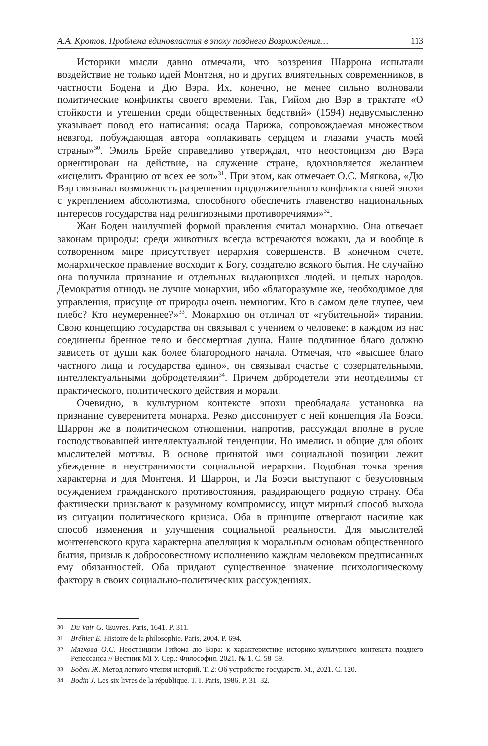А.А. Кротов. Проблема единовластия в эпоху позднего Возрождения… 113
Историки мысли давно отмечали, что воззрения Шаррона испытали воздействие не только идей Монтеня, но и других влиятельных современников, в частности Бодена и Дю Вэра. Их, конечно, не менее сильно волновали политические конфликты своего времени. Так, Гийом дю Вэр в трактате «О стойкости и утешении среди общественных бедствий» (1594) недвусмысленно указывает повод его написания: осада Парижа, сопровождаемая множеством невзгод, побуждающая автора «оплакивать сердцем и глазами участь моей страны»<sup>30</sup>. Эмиль Брейе справедливо утверждал, что неостоицизм дю Вэра ориентирован на действие, на служение стране, вдохновляется желанием «исцелить Францию от всех ее зол»<sup>31</sup>. При этом, как отмечает О.С. Мягкова, «Дю Вэр связывал возможность разрешения продолжительного конфликта своей эпохи с укреплением абсолютизма, способного обеспечить главенство национальных интересов государства над религиозными противоречиями»<sup>32</sup>.
Жан Боден наилучшей формой правления считал монархию. Она отвечает законам природы: среди животных всегда встречаются вожаки, да и вообще в сотворенном мире присутствует иерархия совершенств. В конечном счете, монархическое правление восходит к Богу, создателю всякого бытия. Не случайно она получила признание и отдельных выдающихся людей, и целых народов. Демократия отнюдь не лучше монархии, ибо «благоразумие же, необходимое для управления, присуще от природы очень немногим. Кто в самом деле глупее, чем плебс? Кто неумереннее?»<sup>33</sup>. Монархию он отличал от «губительной» тирании. Свою концепцию государства он связывал с учением о человеке: в каждом из нас соединены бренное тело и бессмертная душа. Наше подлинное благо должно зависеть от души как более благородного начала. Отмечая, что «высшее благо частного лица и государства едино», он связывал счастье с созерцательными, интеллектуальными добродетелями<sup>34</sup>. Причем добродетели эти неотделимы от практического, политического действия и морали.
Очевидно, в культурном контексте эпохи преобладала установка на признание суверенитета монарха. Резко диссонирует с ней концепция Ла Боэси. Шаррон же в политическом отношении, напротив, рассуждал вполне в русле господствовавшей интеллектуальной тенденции. Но имелись и общие для обоих мыслителей мотивы. В основе принятой ими социальной позиции лежит убеждение в неустранимости социальной иерархии. Подобная точка зрения характерна и для Монтеня. И Шаррон, и Ла Боэси выступают с безусловным осуждением гражданского противостояния, раздирающего родную страну. Оба фактически призывают к разумному компромиссу, ищут мирный способ выхода из ситуации политического кризиса. Оба в принципе отвергают насилие как способ изменения и улучшения социальной реальности. Для мыслителей монтеневского круга характерна апелляция к моральным основам общественного бытия, призыв к добросовестному исполнению каждым человеком предписанных ему обязанностей. Оба придают существенное значение психологическому фактору в своих социально-политических рассуждениях.
30
Du Vair G. Œuvres. Paris, 1641. P. 311.
31
Bréhier E. Histoire de la philosophie. Paris, 2004. P. 694.
32
Мягкова О.С. Неостоицизм Гийома дю Вэра: к характеристике историко-культурного контекста позднего Ренессанса // Вестник МГУ. Сер.: Философия. 2021. № 1. С. 58–59.
33
Боден Ж. Метод легкого чтения историй. Т. 2: Об устройстве государств. М., 2021. С. 120.
34
Bodin J. Les six livres de la république. T. I. Paris, 1986. P. 31–32.